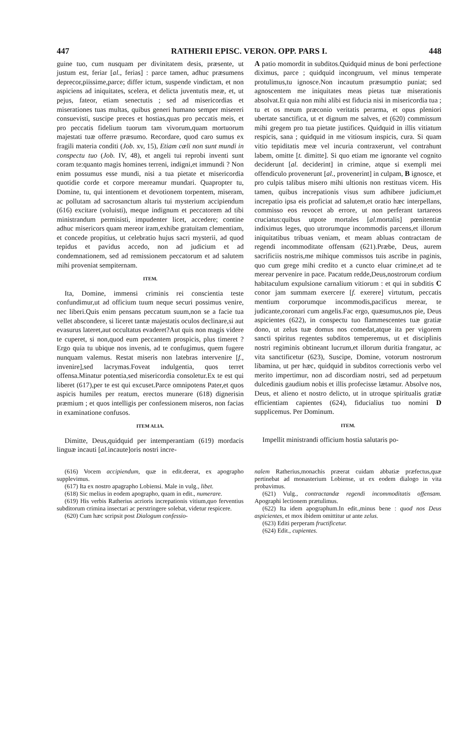447 RATHERII EPISC. VERON. OPP. PARS I. 448
guine tuo, cum nusquam per divinitatem desis, præsente, ut justum est, feriar [al., ferias] : parce tamen, adhuc præsumens deprecor,piissime,parce; differ ictum, suspende vindictam, et non aspiciens ad iniquitates, scelera, et delicta juventutis meæ, et, ut pejus, fateor, etiam senectutis ; sed ad misericordias et miserationes tuas multas, quibus generi humano semper misereri consuevisti, suscipe preces et hostias,quas pro peccatis meis, et pro peccatis fidelium tuorum tam vivorum,quam mortuorum majestati tuæ offerre præsumo. Recordare, quod caro sumus ex fragili materia conditi (Job. xv, 15), Etiam cœli non sunt mundi in conspectu tuo (Job. IV, 48), et angeli tui reprobi inventi sunt coram te:quanto magis homines terreni, indigni,et immundi ? Non enim possumus esse mundi, nisi a tua pietate et misericordia quotidie corde et corpore mereamur mundari. Quapropter tu, Domine, tu, qui intentionem et devotionem torpentem, miseram, ac pollutam ad sacrosanctum altaris tui mysterium accipiendum (616) excitare (voluisti), meque indignum et peccatorem ad tibi ministrandum permisisti, impudenter licet, accedere; contine adhuc misericors quam mereor iram,exhibe gratuitam clementiam, et concede propitius, ut celebratio hujus sacri mysterii, ad quod tepidus et pavidus accedo, non ad judicium et ad condemnationem, sed ad remissionem peccatorum et ad salutem mihi proveniat sempiternam.
ITEM.
Ita, Domine, immensi criminis rei conscientia teste confundimur,ut ad officium tuum neque securi possimus venire, nec liberi.Quis enim pensans peccatum suum,non se a facie tua vellet abscondere, si liceret tantæ majestatis oculos declinare,si aut evasurus lateret,aut occultatus evaderet?Aut quis non magis videre te cuperet, si non,quod eum peccantem prospicis, plus timeret ? Ergo quia tu ubique nos invenis, ad te confugimus, quem fugere nunquam valemus. Restat miseris non latebras intervenire [f., invenire],sed lacrymas.Foveat indulgentia, quos terret offensa.Minatur potentia,sed misericordia consoletur.Ex te est qui liberet (617),per te est qui excuset.Parce omnipotens Pater,et quos aspicis humiles per reatum, erectos munerare (618) dignerisin præmium ; et quos intelligis per confessionem miseros, non facias in examinatione confusos.
ITEM ALIA.
Dimitte, Deus,quidquid per intemperantiam (619) mordacis linguæ incauti [al. incaute]oris nostri incre-
A patio momordit in subditos.Quidquid minus de boni perfectione diximus, parce ; quidquid incongruum, vel minus temperate protulimus,tu ignosce.Non incautum præsumptio puniat; sed agnoscentem me iniquitates meas pietas tuæ miserationis absolvat.Et quia non mihi alibi est fiducia nisi in misericordia tua ; tu et os meum præconio veritatis perarma, et opus pleniori ubertate sanctifica, ut et dignum me salves, et (620) commissum mihi gregem pro tua pietate justifices. Quidquid in illis vitiatum respicis, sana ; quidquid in me vitiosum inspicis, cura. Si quam vitio tepiditatis meæ vel incuria contraxerunt, vel contrahunt labem, omitte [t. dimitte]. Si quo etiam me ignorante vel cognito deciderunt [al. deciderint] in crimine, atque si exempli mei offendiculo provenerunt [al., provenerint] in culpam, B ignosce, et pro culpis talibus misero mihi ultionis non restituas vicem. His tamen, quibus increpationis visus sum adhibere judicium,et increpatio ipsa eis proficiat ad salutem,et oratio hæc interpellans, commisso eos revocet ab errore, ut non perferant tartareos cruciatus:quibus utpote mortales [al. mortalis] pœnitentiæ indiximus leges, quo utrorumque incommodis parcens,et illorum iniquitatibus tribuas veniam, et meam abluas contractam de regendi incommoditate offensam (621).Præbe, Deus, aurem sacrificiis nostris,me mihique commissos tuis ascribe in paginis, quo cum grege mihi credito et a cuncto eluar crimine,et ad te merear pervenire in pace. Pacatum redde,Deus,nostrorum cordium habitaculum expulsione carnalium vitiorum : et qui in subditis C conor jam summam exercere [f. exerere] virtutum, peccatis mentium corporumque incommodis,pacificus merear, te judicante,coronari cum angelis.Fac ergo, quæsumus,nos pie, Deus aspicientes (622), in conspectu tuo flammescentes tuæ gratiæ dono, ut zelus tuæ domus nos comedat,atque ita per vigorem sancti spiritus regentes subditos temperemus, ut et disciplinis nostri regiminis obtineant lucrum,et illorum duritia frangatur, ac vita sanctificetur (623), Suscipe, Domine, votorum nostrorum libamina, ut per hæc, quidquid in subditos correctionis verbo vel merito impertimur, non ad discordiam nostri, sed ad perpetuum dulcedinis gaudium nobis et illis profecisse lætamur. Absolve nos, Deus, et alieno et nostro delicto, ut in utroque spiritualis gratiæ efficientiam capientes (624), fiducialius tuo nomini D supplicemus. Per Dominum.
ITEM.
Impellit ministrandi officium hostia salutaris po-
(616) Vocem accipiendum, quæ in edit.deerat, ex apographo supplevimus.
(617) Ita ex nostro apagrapho Lobiensi. Male in vulg., libet.
(618) Sic melius in eodem apographo, quam in edit., numerare.
(619) His verbis Ratherius acrioris increpationis vitium,quo ferventius subditorum crimina insectari ac perstringere solebat, videtur respicere.
(620) Cum hæc scripsit post Dialogum confessio-
nalem Ratherius,monachis præerat cuidam abbatiæ præfectus,quæ pertinebat ad monasterium Lobiense, ut ex eodem dialogo in vita probavimus.
(621) Vulg., contractandæ regendi incommoditatis offensam. Apographi lectionem prætulimus.
(622) Ita idem apographum.In edit.,minus bene : quod nos Deus aspicientes, et mox ibidem omittitur ut ante zelus.
(623) Editi perperam fructificetur.
(624) Edit., cupientes.